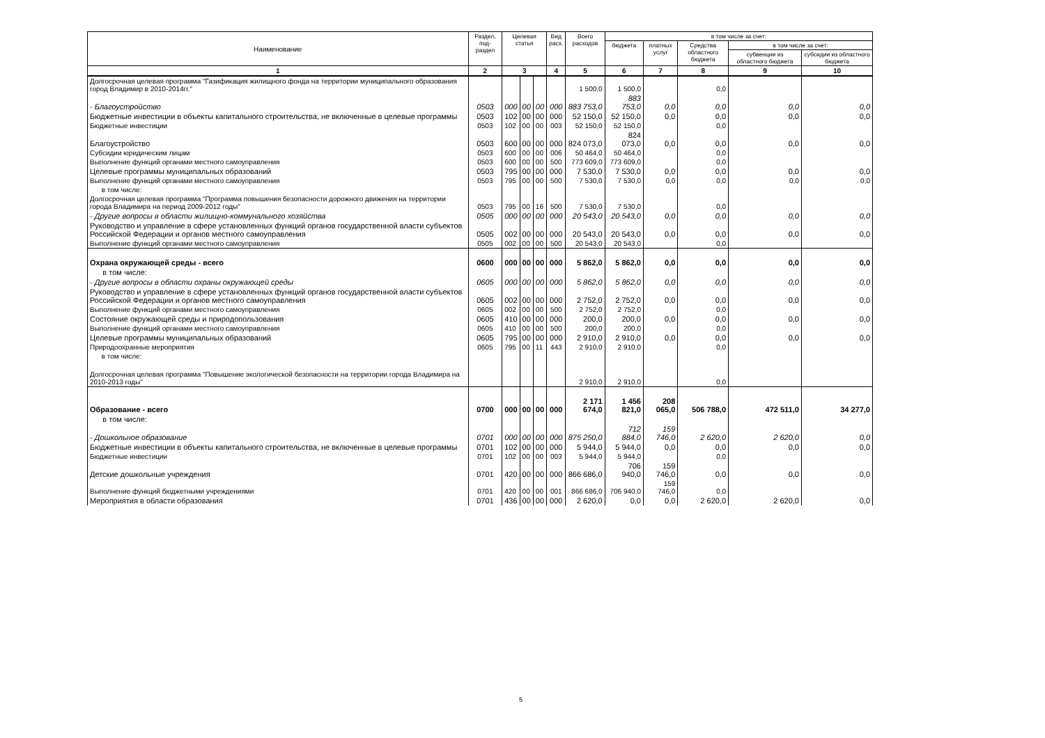| Наименование | Раздел, под- раздел | Целевая статья | | | Вид расх. | Всего расходов | в том числе за счет: | | | | |
| --- | --- | --- | --- | --- | --- | --- | --- | --- | --- | --- | --- |
| | | | | | | | бюджета | платных услуг | Средства областного бюджета | в том числе за счет: | |
| | | | | | | | | | | субвенции из областного бюджета | субсидии из областного бюджета |
| 1 | 2 | 3 | | | 4 | 5 | 6 | 7 | 8 | 9 | 10 |
| Долгосрочная целевая программа "Газификация жилищного фонда на территории муниципального образования город Владимир в 2010-2014гг." | | | | | | 1 500,0 | 1 500,0 | | 0,0 | | |
| - Благоустройство | 0503 | 000 | 00 | 00 | 000 | 883 753,0 | 883 753,0 | 0,0 | 0,0 | 0,0 | 0,0 |
| Бюджетные инвестиции в объекты капитального строительства, не включенные в целевые программы | 0503 | 102 | 00 | 00 | 000 | 52 150,0 | 52 150,0 | 0,0 | 0,0 | 0,0 | 0,0 |
| Бюджетные инвестиции | 0503 | 102 | 00 | 00 | 003 | 52 150,0 | 52 150,0 | | 0,0 | | |
| Благоустройство | 0503 | 600 | 00 | 00 | 000 | 824 073,0 | 824 073,0 | 0,0 | 0,0 | 0,0 | 0,0 |
| Субсидии юридическим лицам | 0503 | 600 | 00 | 00 | 006 | 50 464,0 | 50 464,0 | | 0,0 | | |
| Выполнение функций органами местного самоуправления | 0503 | 600 | 00 | 00 | 500 | 773 609,0 | 773 609,0 | | 0,0 | | |
| Целевые программы муниципальных образований | 0503 | 795 | 00 | 00 | 000 | 7 530,0 | 7 530,0 | 0,0 | 0,0 | 0,0 | 0,0 |
| Выполнение функций органами местного самоуправления | 0503 | 795 | 00 | 00 | 500 | 7 530,0 | 7 530,0 | 0,0 | 0,0 | 0,0 | 0,0 |
| в том числе: | | | | | | | | | | | |
| Долгосрочная целевая программа "Программа повышения безопасности дорожного движения на территории города Владимира на период 2009-2012 годы" | 0503 | 795 | 00 | 16 | 500 | 7 530,0 | 7 530,0 | | 0,0 | | |
| - Другие вопросы в области жилищно-коммунального хозяйства | 0505 | 000 | 00 | 00 | 000 | 20 543,0 | 20 543,0 | 0,0 | 0,0 | 0,0 | 0,0 |
| Руководство и управление в сфере установленных функций органов государственной власти субъектов Российской Федерации и органов местного самоуправления | 0505 | 002 | 00 | 00 | 000 | 20 543,0 | 20 543,0 | 0,0 | 0,0 | 0,0 | 0,0 |
| Выполнение функций органами местного самоуправления | 0505 | 002 | 00 | 00 | 500 | 20 543,0 | 20 543,0 | | 0,0 | | |
| Охрана окружающей среды - всего | 0600 | 000 | 00 | 00 | 000 | 5 862,0 | 5 862,0 | 0,0 | 0,0 | 0,0 | 0,0 |
| в том числе: | | | | | | | | | | | |
| - Другие вопросы в области охраны окружающей среды | 0605 | 000 | 00 | 00 | 000 | 5 862,0 | 5 862,0 | 0,0 | 0,0 | 0,0 | 0,0 |
| Руководство и управление в сфере установленных функций органов государственной власти субъектов Российской Федерации и органов местного самоуправления | 0605 | 002 | 00 | 00 | 000 | 2 752,0 | 2 752,0 | 0,0 | 0,0 | 0,0 | 0,0 |
| Выполнение функций органами местного самоуправления | 0605 | 002 | 00 | 00 | 500 | 2 752,0 | 2 752,0 | | 0,0 | | |
| Состояние окружающей среды и природопользования | 0605 | 410 | 00 | 00 | 000 | 200,0 | 200,0 | 0,0 | 0,0 | 0,0 | 0,0 |
| Выполнение функций органами местного самоуправления | 0605 | 410 | 00 | 00 | 500 | 200,0 | 200,0 | | 0,0 | | |
| Целевые программы муниципальных образований | 0605 | 795 | 00 | 00 | 000 | 2 910,0 | 2 910,0 | 0,0 | 0,0 | 0,0 | 0,0 |
| Природоохранные мероприятия | 0605 | 795 | 00 | 11 | 443 | 2 910,0 | 2 910,0 | | 0,0 | | |
| в том числе: | | | | | | | | | | | |
| Долгосрочная целевая программа "Повышение экологической безопасности на территории города Владимира на 2010-2013 годы" | | | | | | 2 910,0 | 2 910,0 | | 0,0 | | |
| Образование - всего | 0700 | 000 | 00 | 00 | 000 | 2 171 674,0 | 1 456 821,0 | 208 065,0 | 506 788,0 | 472 511,0 | 34 277,0 |
| в том числе: | | | | | | | | | | | |
| - Дошкольное образование | 0701 | 000 | 00 | 00 | 000 | 875 250,0 | 712 884,0 | 159 746,0 | 2 620,0 | 2 620,0 | 0,0 |
| Бюджетные инвестиции в объекты капитального строительства, не включенные в целевые программы | 0701 | 102 | 00 | 00 | 000 | 5 944,0 | 5 944,0 | 0,0 | 0,0 | 0,0 | 0,0 |
| Бюджетные инвестиции | 0701 | 102 | 00 | 00 | 003 | 5 944,0 | 5 944,0 | | 0,0 | | |
| Детские дошкольные учреждения | 0701 | 420 | 00 | 00 | 000 | 866 686,0 | 706 940,0 | 159 746,0 | 0,0 | 0,0 | 0,0 |
| Выполнение функций бюджетными учреждениями | 0701 | 420 | 00 | 00 | 001 | 866 686,0 | 706 940,0 | 159 746,0 | 0,0 | | |
| Мероприятия в области образования | 0701 | 436 | 00 | 00 | 000 | 2 620,0 | 0,0 | 0,0 | 2 620,0 | 2 620,0 | 0,0 |
5